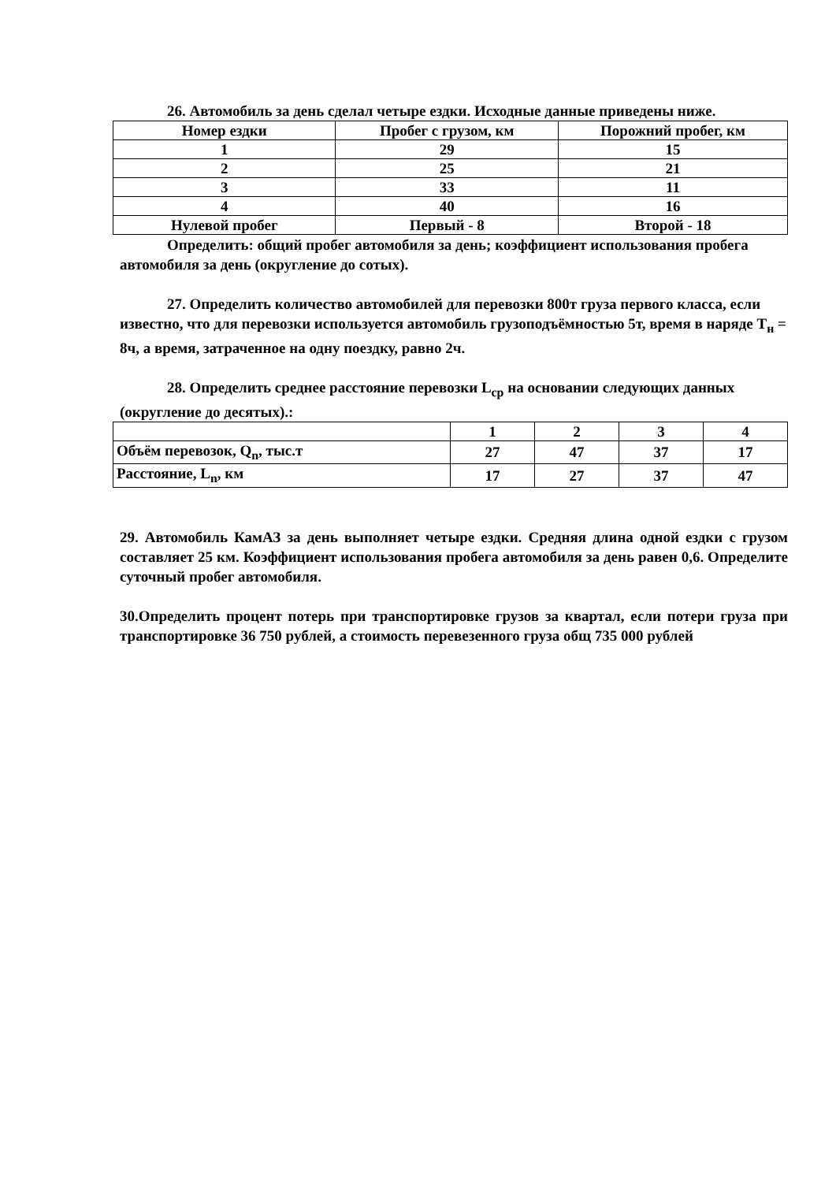26. Автомобиль за день сделал четыре ездки. Исходные данные приведены ниже.
| Номер ездки | Пробег с грузом, км | Порожний пробег, км |
| 1 | 29 | 15 |
| 2 | 25 | 21 |
| 3 | 33 | 11 |
| 4 | 40 | 16 |
| Нулевой пробег | Первый - 8 | Второй - 18 |
Определить: общий пробег автомобиля за день; коэффициент использования пробега автомобиля за день (округление до сотых).
27. Определить количество автомобилей для перевозки 800т груза первого класса, если известно, что для перевозки используется автомобиль грузоподъёмностью 5т, время в наряде Т<sub>н</sub> = 8ч, а время, затраченное на одну поездку, равно 2ч.
28. Определить среднее расстояние перевозки L<sub>ср</sub> на основании следующих данных (округление до десятых).:
| | 1 | 2 | 3 | 4 |
| Объём перевозок, Q<sub>n</sub>, тыс.т | 27 | 47 | 37 | 17 |
| Расстояние, L<sub>n</sub>, км | 17 | 27 | 37 | 47 |
29. Автомобиль КамАЗ за день выполняет четыре ездки. Средняя длина одной ездки с грузом составляет 25 км. Коэффициент использования пробега автомобиля за день равен 0,6. Определите суточный пробег автомобиля.
30.Определить процент потерь при транспортировке грузов за квартал, если потери груза при транспортировке 36 750 рублей, а стоимость перевезенного груза общ 735 000 рублей